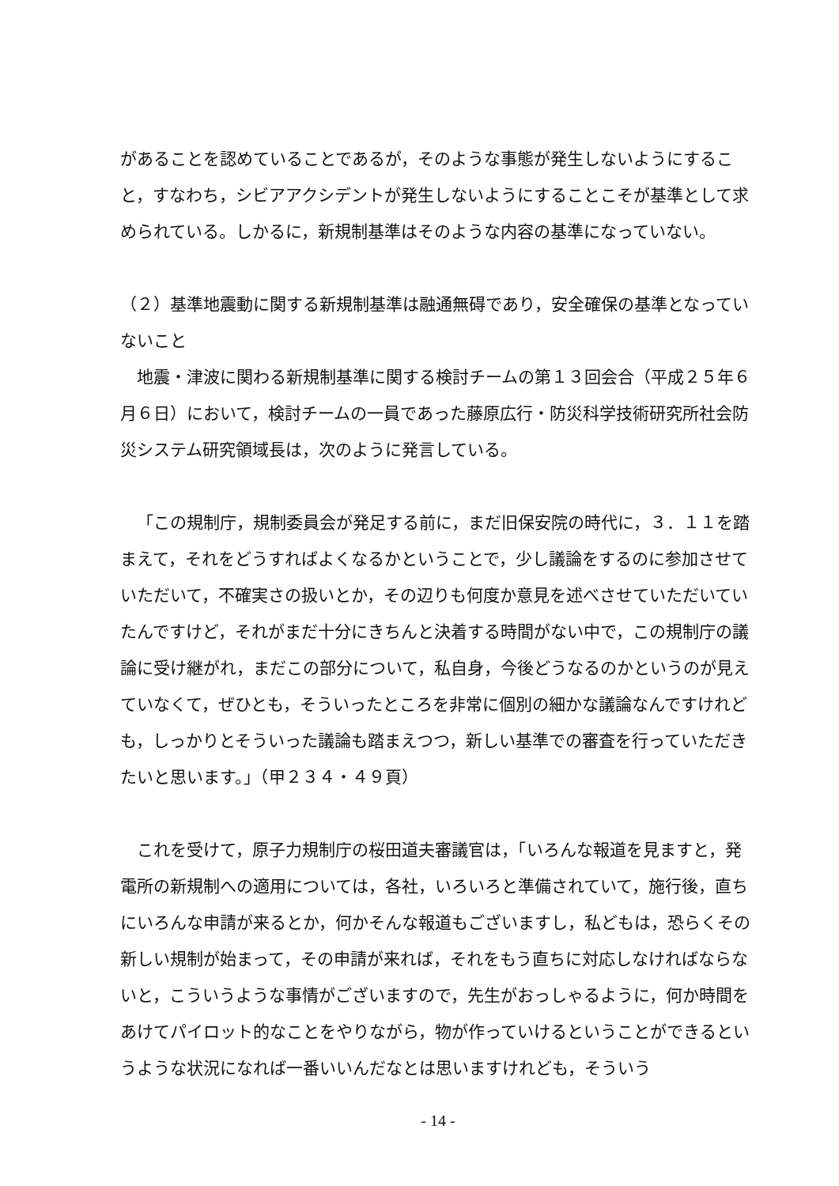があることを認めていることであるが，そのような事態が発生しないようにすること，すなわち，シビアアクシデントが発生しないようにすることこそが基準として求められている。しかるに，新規制基準はそのような内容の基準になっていない。
（２）基準地震動に関する新規制基準は融通無碍であり，安全確保の基準となっていないこと
地震・津波に関わる新規制基準に関する検討チームの第１３回会合（平成２５年６月６日）において，検討チームの一員であった藤原広行・防災科学技術研究所社会防災システム研究領域長は，次のように発言している。
「この規制庁，規制委員会が発足する前に，まだ旧保安院の時代に，３．１１を踏まえて，それをどうすればよくなるかということで，少し議論をするのに参加させていただいて，不確実さの扱いとか，その辺りも何度か意見を述べさせていただいていたんですけど，それがまだ十分にきちんと決着する時間がない中で，この規制庁の議論に受け継がれ，まだこの部分について，私自身，今後どうなるのかというのが見えていなくて，ぜひとも，そういったところを非常に個別の細かな議論なんですけれども，しっかりとそういった議論も踏まえつつ，新しい基準での審査を行っていただきたいと思います。」（甲２３４・４９頁）
これを受けて，原子力規制庁の桜田道夫審議官は，「いろんな報道を見ますと，発電所の新規制への適用については，各社，いろいろと準備されていて，施行後，直ちにいろんな申請が来るとか，何かそんな報道もございますし，私どもは，恐らくその新しい規制が始まって，その申請が来れば，それをもう直ちに対応しなければならないと，こういうような事情がございますので，先生がおっしゃるように，何か時間をあけてパイロット的なことをやりながら，物が作っていけるということができるというような状況になれば一番いいんだなとは思いますけれども，そういう
- 14 -